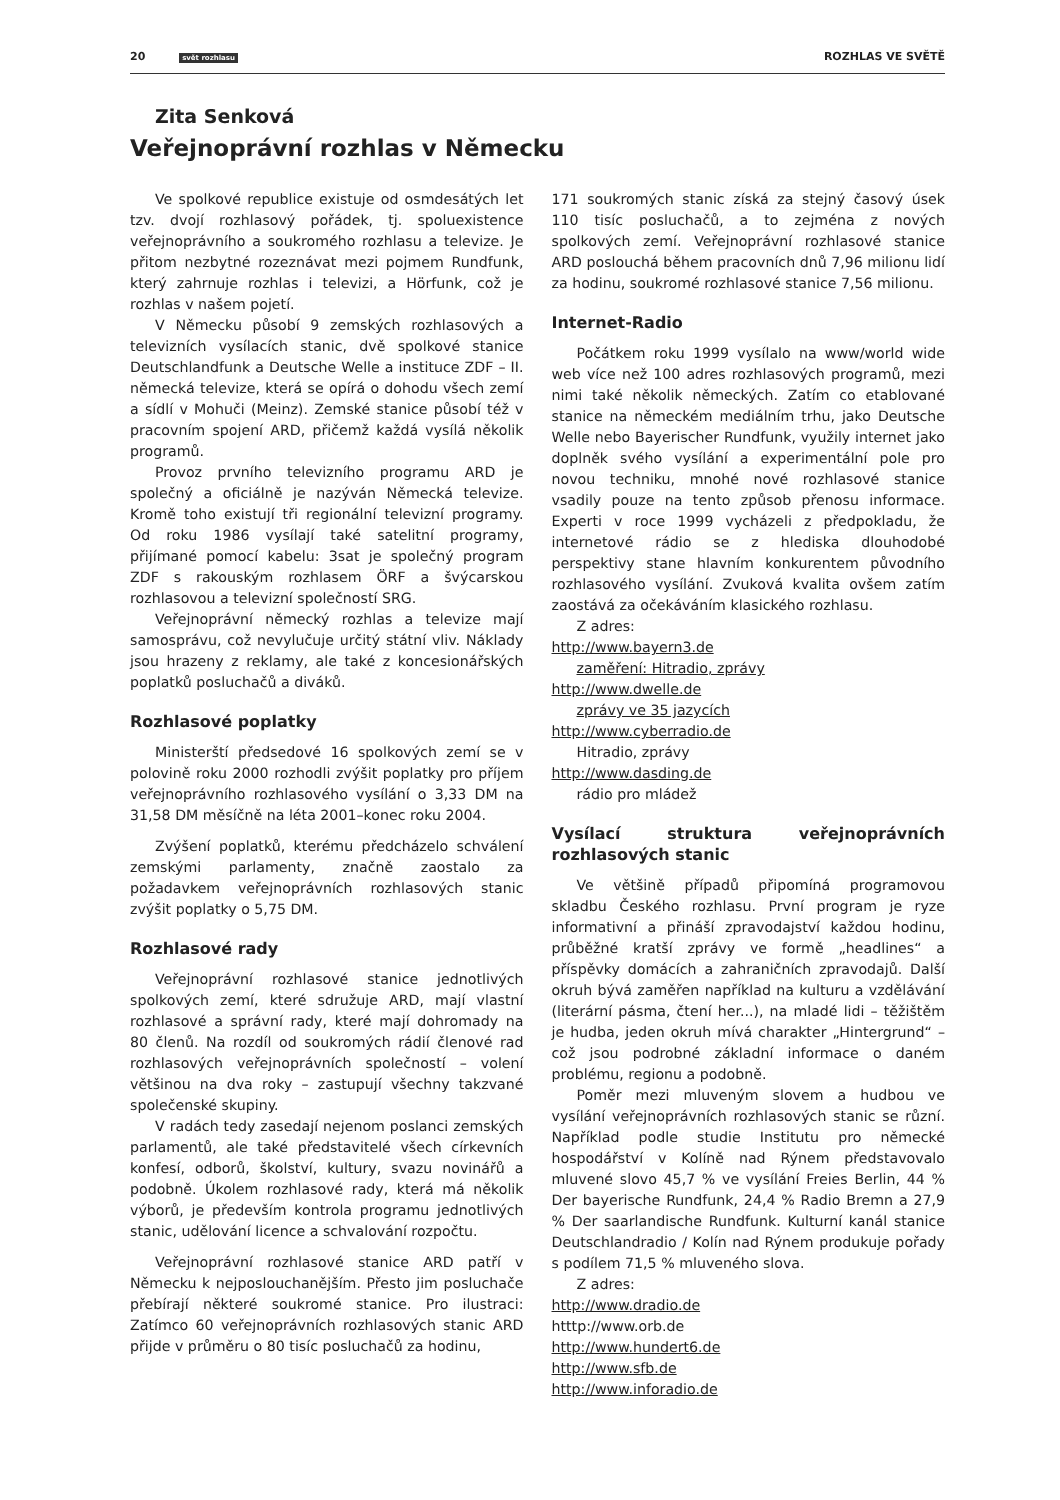20 svět rozhlasu ROZHLAS VE SVĚTĚ
Zita Senková
Veřejnoprávní rozhlas v Německu
Ve spolkové republice existuje od osmdesátých let tzv. dvojí rozhlasový pořádek, tj. spoluexistence veřejnoprávního a soukromého rozhlasu a televize. Je přitom nezbytné rozeznávat mezi pojmem Rundfunk, který zahrnuje rozhlas i televizi, a Hörfunk, což je rozhlas v našem pojetí.
V Německu působí 9 zemských rozhlasových a televizních vysílacích stanic, dvě spolkové stanice Deutschlandfunk a Deutsche Welle a instituce ZDF – II. německá televize, která se opírá o dohodu všech zemí a sídlí v Mohuči (Meinz). Zemské stanice působí též v pracovním spojení ARD, přičemž každá vysílá několik programů.
Provoz prvního televizního programu ARD je společný a oficiálně je nazýván Německá televize. Kromě toho existují tři regionální televizní programy. Od roku 1986 vysílají také satelitní programy, přijímané pomocí kabelu: 3sat je společný program ZDF s rakouským rozhlasem ÖRF a švýcarskou rozhlasovou a televizní společností SRG.
Veřejnoprávní německý rozhlas a televize mají samosprávu, což nevylučuje určitý státní vliv. Náklady jsou hrazeny z reklamy, ale také z koncesionářských poplatků posluchačů a diváků.
Rozhlasové poplatky
Ministerští předsedové 16 spolkových zemí se v polovině roku 2000 rozhodli zvýšit poplatky pro příjem veřejnoprávního rozhlasového vysílání o 3,33 DM na 31,58 DM měsíčně na léta 2001–konec roku 2004.
Zvýšení poplatků, kterému předcházelo schválení zemskými parlamenty, značně zaostalo za požadavkem veřejnoprávních rozhlasových stanic zvýšit poplatky o 5,75 DM.
Rozhlasové rady
Veřejnoprávní rozhlasové stanice jednotlivých spolkových zemí, které sdružuje ARD, mají vlastní rozhlasové a správní rady, které mají dohromady na 80 členů. Na rozdíl od soukromých rádií členové rad rozhlasových veřejnoprávních společností – volení většinou na dva roky – zastupují všechny takzvané společenské skupiny.
V radách tedy zasedají nejenom poslanci zemských parlamentů, ale také představitelé všech církevních konfesí, odborů, školství, kultury, svazu novinářů a podobně. Úkolem rozhlasové rady, která má několik výborů, je především kontrola programu jednotlivých stanic, udělování licence a schvalování rozpočtu.
Veřejnoprávní rozhlasové stanice ARD patří v Německu k nejposlouchanějším. Přesto jim posluchače přebírají některé soukromé stanice. Pro ilustraci: Zatímco 60 veřejnoprávních rozhlasových stanic ARD přijde v průměru o 80 tisíc posluchačů za hodinu,
171 soukromých stanic získá za stejný časový úsek 110 tisíc posluchačů, a to zejména z nových spolkových zemí. Veřejnoprávní rozhlasové stanice ARD poslouchá během pracovních dnů 7,96 milionu lidí za hodinu, soukromé rozhlasové stanice 7,56 milionu.
Internet-Radio
Počátkem roku 1999 vysílalo na www/world wide web více než 100 adres rozhlasových programů, mezi nimi také několik německých. Zatím co etablované stanice na německém mediálním trhu, jako Deutsche Welle nebo Bayerischer Rundfunk, využily internet jako doplněk svého vysílání a experimentální pole pro novou techniku, mnohé nové rozhlasové stanice vsadily pouze na tento způsob přenosu informace. Experti v roce 1999 vycházeli z předpokladu, že internetové rádio se z hlediska dlouhodobé perspektivy stane hlavním konkurentem původního rozhlasového vysílání. Zvuková kvalita ovšem zatím zaostává za očekáváním klasického rozhlasu.
Z adres:
http://www.bayern3.de
zaměření: Hitradio, zprávy
http://www.dwelle.de
zprávy ve 35 jazycích
http://www.cyberradio.de
Hitradio, zprávy
http://www.dasding.de
rádio pro mládež
Vysílací struktura veřejnoprávních rozhlasových stanic
Ve většině případů připomíná programovou skladbu Českého rozhlasu. První program je ryze informativní a přináší zpravodajství každou hodinu, průběžné kratší zprávy ve formě „headlines“ a příspěvky domácích a zahraničních zpravodajů. Další okruh bývá zaměřen například na kulturu a vzdělávání (literární pásma, čtení her...), na mladé lidi – těžištěm je hudba, jeden okruh mívá charakter „Hintergrund“ – což jsou podrobné základní informace o daném problému, regionu a podobně.
Poměr mezi mluveným slovem a hudbou ve vysílání veřejnoprávních rozhlasových stanic se různí. Například podle studie Institutu pro německé hospodářství v Kolíně nad Rýnem představovalo mluvené slovo 45,7 % ve vysílání Freies Berlin, 44 % Der bayerische Rundfunk, 24,4 % Radio Bremn a 27,9 % Der saarlandische Rundfunk. Kulturní kanál stanice Deutschlandradio / Kolín nad Rýnem produkuje pořady s podílem 71,5 % mluveného slova.
Z adres:
http://www.dradio.de
htttp://www.orb.de
http://www.hundert6.de
http://www.sfb.de
http://www.inforadio.de